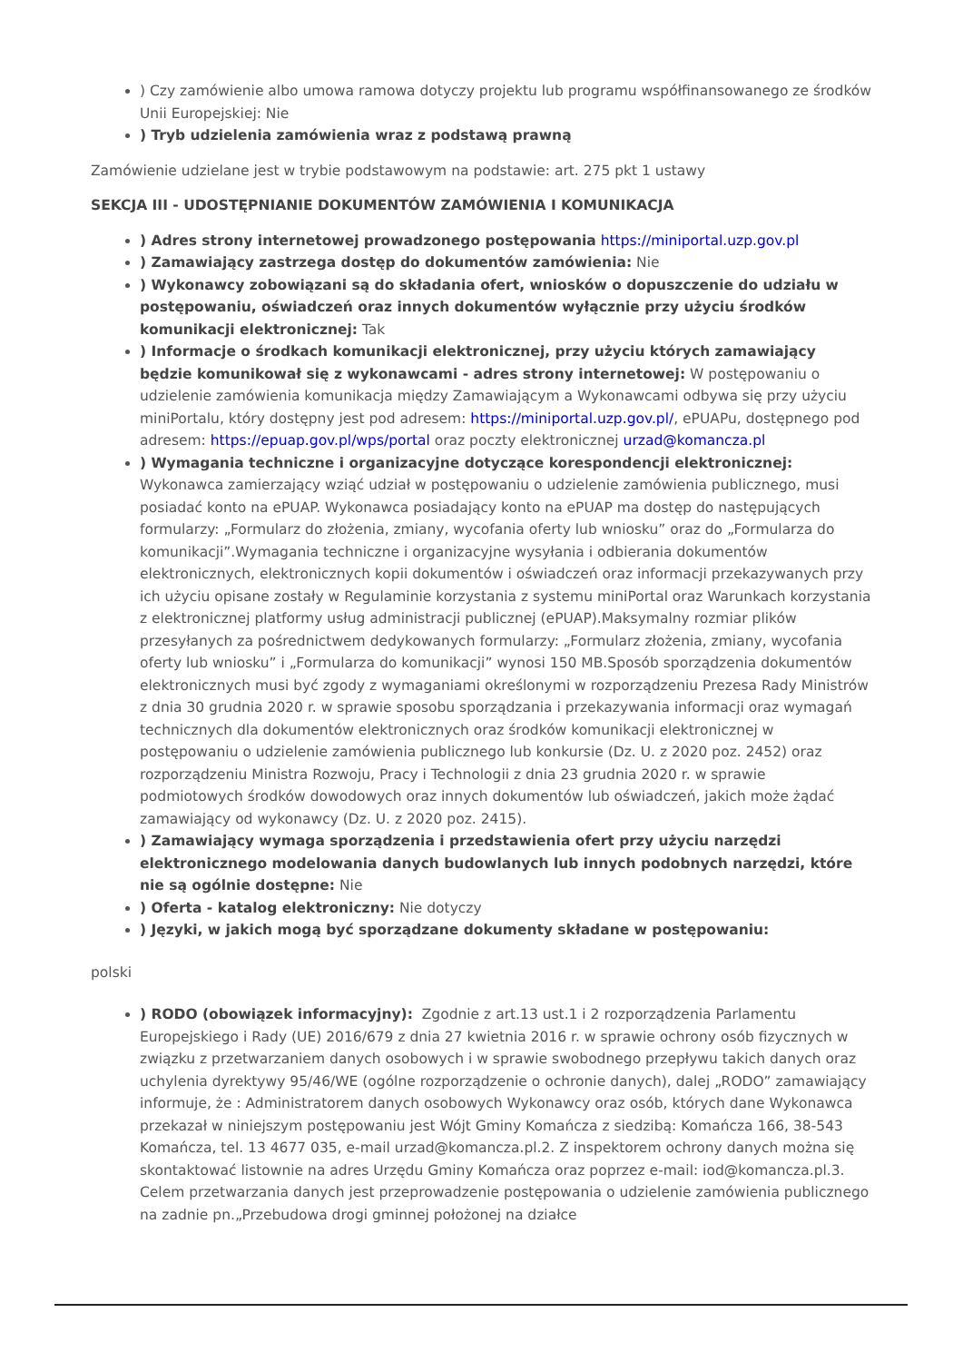) Czy zamówienie albo umowa ramowa dotyczy projektu lub programu współfinansowanego ze środków Unii Europejskiej: Nie
) Tryb udzielenia zamówienia wraz z podstawą prawną
Zamówienie udzielane jest w trybie podstawowym na podstawie: art. 275 pkt 1 ustawy
SEKCJA III - UDOSTĘPNIANIE DOKUMENTÓW ZAMÓWIENIA I KOMUNIKACJA
) Adres strony internetowej prowadzonego postępowania https://miniportal.uzp.gov.pl
) Zamawiający zastrzega dostęp do dokumentów zamówienia: Nie
) Wykonawcy zobowiązani są do składania ofert, wniosków o dopuszczenie do udziału w postępowaniu, oświadczeń oraz innych dokumentów wyłącznie przy użyciu środków komunikacji elektronicznej: Tak
) Informacje o środkach komunikacji elektronicznej, przy użyciu których zamawiający będzie komunikował się z wykonawcami - adres strony internetowej: W postępowaniu o udzielenie zamówienia komunikacja między Zamawiającym a Wykonawcami odbywa się przy użyciu miniPortalu, który dostępny jest pod adresem: https://miniportal.uzp.gov.pl/, ePUAPu, dostępnego pod adresem: https://epuap.gov.pl/wps/portal oraz poczty elektronicznej urzad@komancza.pl
) Wymagania techniczne i organizacyjne dotyczące korespondencji elektronicznej: Wykonawca zamierzający wziąć udział w postępowaniu o udzielenie zamówienia publicznego, musi posiadać konto na ePUAP. Wykonawca posiadający konto na ePUAP ma dostęp do następujących formularzy: „Formularz do złożenia, zmiany, wycofania oferty lub wniosku” oraz do „Formularza do komunikacji”.Wymagania techniczne i organizacyjne wysyłania i odbierania dokumentów elektronicznych, elektronicznych kopii dokumentów i oświadczeń oraz informacji przekazywanych przy ich użyciu opisane zostały w Regulaminie korzystania z systemu miniPortal oraz Warunkach korzystania z elektronicznej platformy usług administracji publicznej (ePUAP).Maksymalny rozmiar plików przesyłanych za pośrednictwem dedykowanych formularzy: „Formularz złożenia, zmiany, wycofania oferty lub wniosku” i „Formularza do komunikacji” wynosi 150 MB.Sposób sporządzenia dokumentów elektronicznych musi być zgody z wymaganiami określonymi w rozporządzeniu Prezesa Rady Ministrów z dnia 30 grudnia 2020 r. w sprawie sposobu sporządzania i przekazywania informacji oraz wymagań technicznych dla dokumentów elektronicznych oraz środków komunikacji elektronicznej w postępowaniu o udzielenie zamówienia publicznego lub konkursie (Dz. U. z 2020 poz. 2452) oraz rozporządzeniu Ministra Rozwoju, Pracy i Technologii z dnia 23 grudnia 2020 r. w sprawie podmiotowych środków dowodowych oraz innych dokumentów lub oświadczeń, jakich może żądać zamawiający od wykonawcy (Dz. U. z 2020 poz. 2415).
) Zamawiający wymaga sporządzenia i przedstawienia ofert przy użyciu narzędzi elektronicznego modelowania danych budowlanych lub innych podobnych narzędzi, które nie są ogólnie dostępne: Nie
) Oferta - katalog elektroniczny: Nie dotyczy
) Języki, w jakich mogą być sporządzane dokumenty składane w postępowaniu:
polski
) RODO (obowiązek informacyjny): Zgodnie z art.13 ust.1 i 2 rozporządzenia Parlamentu Europejskiego i Rady (UE) 2016/679 z dnia 27 kwietnia 2016 r. w sprawie ochrony osób fizycznych w związku z przetwarzaniem danych osobowych i w sprawie swobodnego przepływu takich danych oraz uchylenia dyrektywy 95/46/WE (ogólne rozporządzenie o ochronie danych), dalej „RODO” zamawiający informuje, że : Administratorem danych osobowych Wykonawcy oraz osób, których dane Wykonawca przekazał w niniejszym postępowaniu jest Wójt Gminy Komańcza z siedzibą: Komańcza 166, 38-543 Komańcza, tel. 13 4677 035, e-mail urzad@komancza.pl.2. Z inspektorem ochrony danych można się skontaktować listownie na adres Urzędu Gminy Komańcza oraz poprzez e-mail: iod@komancza.pl.3. Celem przetwarzania danych jest przeprowadzenie postępowania o udzielenie zamówienia publicznego na zadnie pn.„Przebudowa drogi gminnej położonej na działce